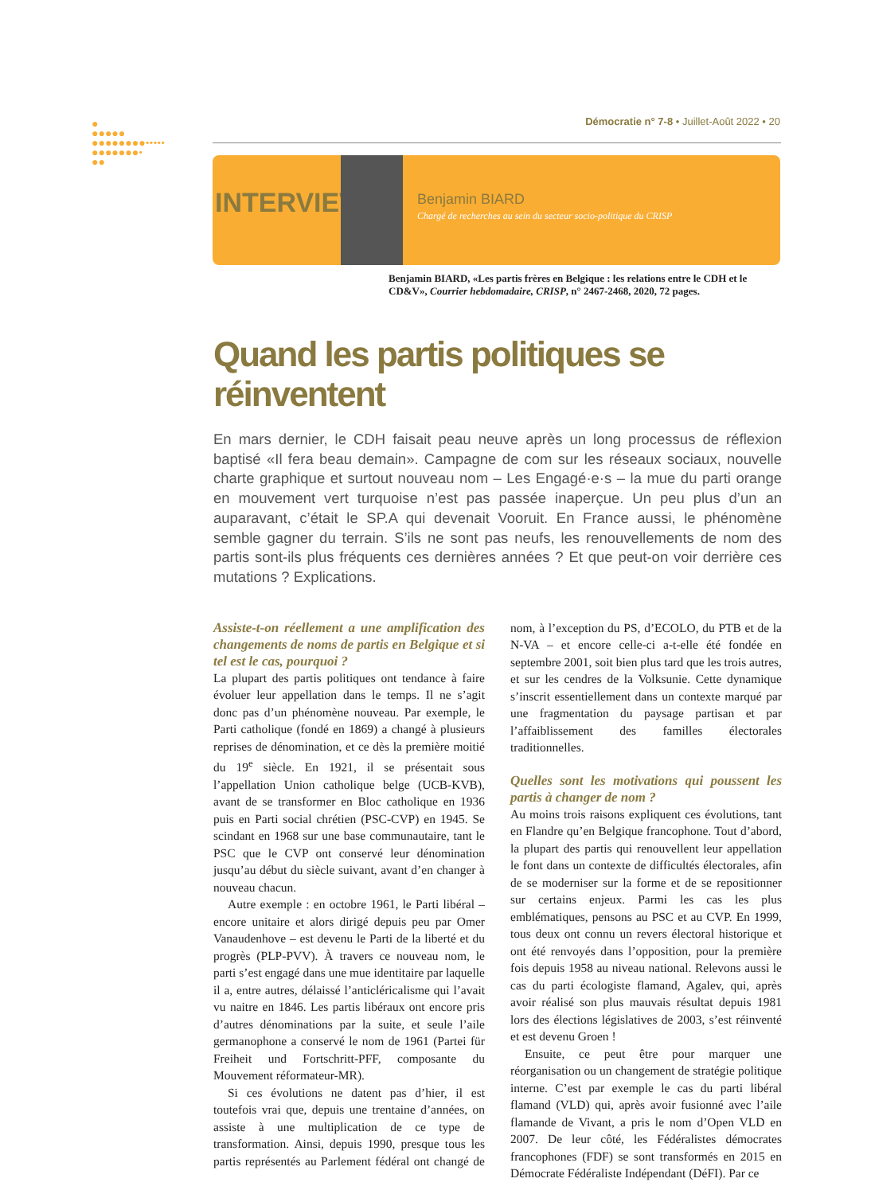●
●●●●●
●●●●●●●●•••••
●●●●●●●•
●●
Démocratie n° 7-8 • Juillet-Août 2022 • 20
INTERVIEW Benjamin BIARD
Chargé de recherches au sein du secteur socio-politique du CRISP
Benjamin BIARD, «Les partis frères en Belgique : les relations entre le CDH et le CD&V», Courrier hebdomadaire, CRISP, n° 2467-2468, 2020, 72 pages.
Quand les partis politiques se réinventent
En mars dernier, le CDH faisait peau neuve après un long processus de réflexion baptisé «Il fera beau demain». Campagne de com sur les réseaux sociaux, nouvelle charte graphique et surtout nouveau nom – Les Engagé·e·s – la mue du parti orange en mouvement vert turquoise n’est pas passée inaperçue. Un peu plus d’un an auparavant, c’était le SP.A qui devenait Vooruit. En France aussi, le phénomène semble gagner du terrain. S’ils ne sont pas neufs, les renouvellements de nom des partis sont-ils plus fréquents ces dernières années ? Et que peut-on voir derrière ces mutations ? Explications.
Assiste-t-on réellement a une amplification des changements de noms de partis en Belgique et si tel est le cas, pourquoi ?
La plupart des partis politiques ont tendance à faire évoluer leur appellation dans le temps. Il ne s’agit donc pas d’un phénomène nouveau. Par exemple, le Parti catholique (fondé en 1869) a changé à plusieurs reprises de dénomination, et ce dès la première moitié du 19<sup>e</sup> siècle. En 1921, il se présentait sous l’appellation Union catholique belge (UCB-KVB), avant de se transformer en Bloc catholique en 1936 puis en Parti social chrétien (PSC-CVP) en 1945. Se scindant en 1968 sur une base communautaire, tant le PSC que le CVP ont conservé leur dénomination jusqu’au début du siècle suivant, avant d’en changer à nouveau chacun.
Autre exemple : en octobre 1961, le Parti libéral – encore unitaire et alors dirigé depuis peu par Omer Vanaudenhove – est devenu le Parti de la liberté et du progrès (PLP-PVV). À travers ce nouveau nom, le parti s’est engagé dans une mue identitaire par laquelle il a, entre autres, délaissé l’anticléricalisme qui l’avait vu naitre en 1846. Les partis libéraux ont encore pris d’autres dénominations par la suite, et seule l’aile germanophone a conservé le nom de 1961 (Partei für Freiheit und Fortschritt-PFF, composante du Mouvement réformateur-MR).
Si ces évolutions ne datent pas d’hier, il est toutefois vrai que, depuis une trentaine d’années, on assiste à une multiplication de ce type de transformation. Ainsi, depuis 1990, presque tous les partis représentés au Parlement fédéral ont changé de nom, à l’exception du PS, d’ECOLO, du PTB et de la N-VA – et encore celle-ci a-t-elle été fondée en septembre 2001, soit bien plus tard que les trois autres, et sur les cendres de la Volksunie. Cette dynamique s’inscrit essentiellement dans un contexte marqué par une fragmentation du paysage partisan et par l’affaiblissement des familles électorales traditionnelles.
Quelles sont les motivations qui poussent les partis à changer de nom ?
Au moins trois raisons expliquent ces évolutions, tant en Flandre qu’en Belgique francophone. Tout d’abord, la plupart des partis qui renouvellent leur appellation le font dans un contexte de difficultés électorales, afin de se moderniser sur la forme et de se repositionner sur certains enjeux. Parmi les cas les plus emblématiques, pensons au PSC et au CVP. En 1999, tous deux ont connu un revers électoral historique et ont été renvoyés dans l’opposition, pour la première fois depuis 1958 au niveau national. Relevons aussi le cas du parti écologiste flamand, Agalev, qui, après avoir réalisé son plus mauvais résultat depuis 1981 lors des élections législatives de 2003, s’est réinventé et est devenu Groen !
Ensuite, ce peut être pour marquer une réorganisation ou un changement de stratégie politique interne. C’est par exemple le cas du parti libéral flamand (VLD) qui, après avoir fusionné avec l’aile flamande de Vivant, a pris le nom d’Open VLD en 2007. De leur côté, les Fédéralistes démocrates francophones (FDF) se sont transformés en 2015 en Démocrate Fédéraliste Indépendant (DéFI). Par ce